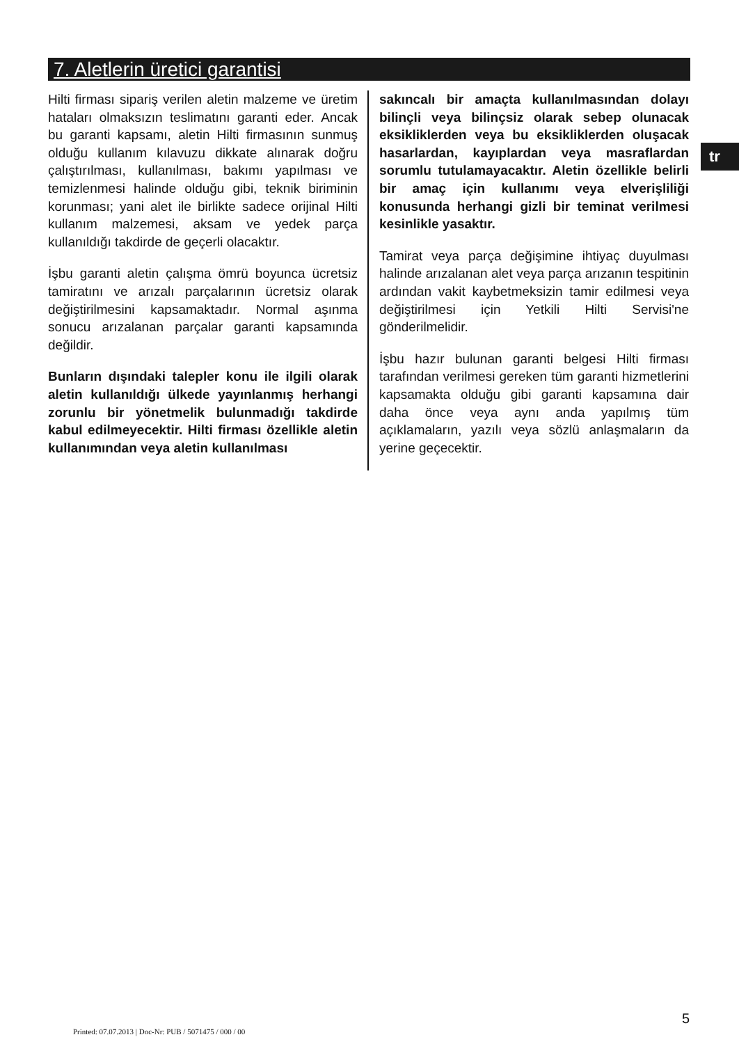7. Aletlerin üretici garantisi
tr
Hilti firması sipariş verilen aletin malzeme ve üretim hataları olmaksızın teslimatını garanti eder. Ancak bu garanti kapsamı, aletin Hilti firmasının sunmuş olduğu kullanım kılavuzu dikkate alınarak doğru çalıştırılması, kullanılması, bakımı yapılması ve temizlenmesi halinde olduğu gibi, teknik biriminin korunması; yani alet ile birlikte sadece orijinal Hilti kullanım malzemesi, aksam ve yedek parça kullanıldığı takdirde de geçerli olacaktır.
İşbu garanti aletin çalışma ömrü boyunca ücretsiz tamiratını ve arızalı parçalarının ücretsiz olarak değiştirilmesini kapsamaktadır. Normal aşınma sonucu arızalanan parçalar garanti kapsamında değildir.
Bunların dışındaki talepler konu ile ilgili olarak aletin kullanıldığı ülkede yayınlanmış herhangi zorunlu bir yönetmelik bulunmadığı takdirde kabul edilmeyecektir. Hilti firması özellikle aletin kullanımından veya aletin kullanılması
sakıncalı bir amaçta kullanılmasından dolayı bilinçli veya bilinçsiz olarak sebep olunacak eksikliklerden veya bu eksikliklerden oluşacak hasarlardan, kayıplardan veya masraflardan sorumlu tutulamayacaktır. Aletin özellikle belirli bir amaç için kullanımı veya elverişliliği konusunda herhangi gizli bir teminat verilmesi kesinlikle yasaktır.
Tamirat veya parça değişimine ihtiyaç duyulması halinde arızalanan alet veya parça arızanın tespitinin ardından vakit kaybetmeksizin tamir edilmesi veya değiştirilmesi için Yetkili Hilti Servisi'ne gönderilmelidir.
İşbu hazır bulunan garanti belgesi Hilti firması tarafından verilmesi gereken tüm garanti hizmetlerini kapsamakta olduğu gibi garanti kapsamına dair daha önce veya aynı anda yapılmış tüm açıklamaların, yazılı veya sözlü anlaşmaların da yerine geçecektir.
5
Printed: 07.07.2013 | Doc-Nr: PUB / 5071475 / 000 / 00